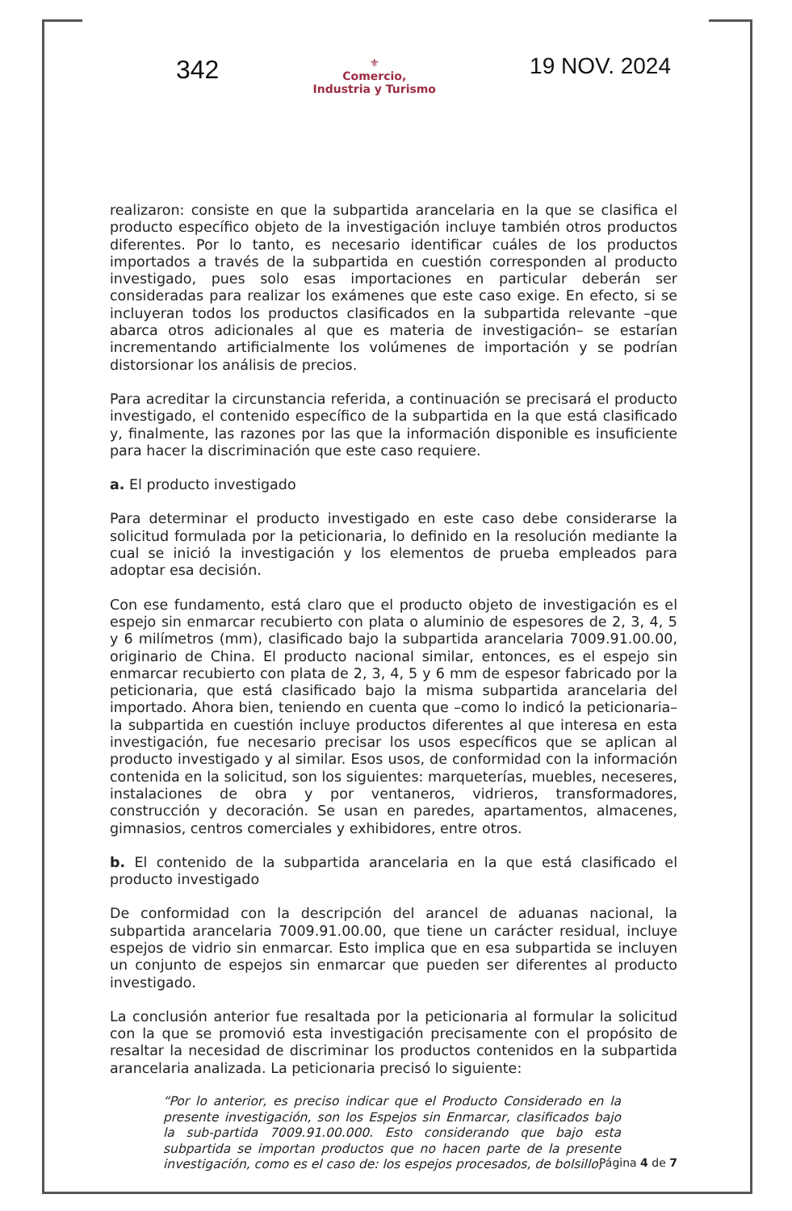342
⚜
Comercio,
Industria y Turismo
19 NOV. 2024
realizaron: consiste en que la subpartida arancelaria en la que se clasifica el producto específico objeto de la investigación incluye también otros productos diferentes. Por lo tanto, es necesario identificar cuáles de los productos importados a través de la subpartida en cuestión corresponden al producto investigado, pues solo esas importaciones en particular deberán ser consideradas para realizar los exámenes que este caso exige. En efecto, si se incluyeran todos los productos clasificados en la subpartida relevante –que abarca otros adicionales al que es materia de investigación– se estarían incrementando artificialmente los volúmenes de importación y se podrían distorsionar los análisis de precios.
Para acreditar la circunstancia referida, a continuación se precisará el producto investigado, el contenido específico de la subpartida en la que está clasificado y, finalmente, las razones por las que la información disponible es insuficiente para hacer la discriminación que este caso requiere.
a. El producto investigado
Para determinar el producto investigado en este caso debe considerarse la solicitud formulada por la peticionaria, lo definido en la resolución mediante la cual se inició la investigación y los elementos de prueba empleados para adoptar esa decisión.
Con ese fundamento, está claro que el producto objeto de investigación es el espejo sin enmarcar recubierto con plata o aluminio de espesores de 2, 3, 4, 5 y 6 milímetros (mm), clasificado bajo la subpartida arancelaria 7009.91.00.00, originario de China. El producto nacional similar, entonces, es el espejo sin enmarcar recubierto con plata de 2, 3, 4, 5 y 6 mm de espesor fabricado por la peticionaria, que está clasificado bajo la misma subpartida arancelaria del importado. Ahora bien, teniendo en cuenta que –como lo indicó la peticionaria– la subpartida en cuestión incluye productos diferentes al que interesa en esta investigación, fue necesario precisar los usos específicos que se aplican al producto investigado y al similar. Esos usos, de conformidad con la información contenida en la solicitud, son los siguientes: marqueterías, muebles, neceseres, instalaciones de obra y por ventaneros, vidrieros, transformadores, construcción y decoración. Se usan en paredes, apartamentos, almacenes, gimnasios, centros comerciales y exhibidores, entre otros.
b. El contenido de la subpartida arancelaria en la que está clasificado el producto investigado
De conformidad con la descripción del arancel de aduanas nacional, la subpartida arancelaria 7009.91.00.00, que tiene un carácter residual, incluye espejos de vidrio sin enmarcar. Esto implica que en esa subpartida se incluyen un conjunto de espejos sin enmarcar que pueden ser diferentes al producto investigado.
La conclusión anterior fue resaltada por la peticionaria al formular la solicitud con la que se promovió esta investigación precisamente con el propósito de resaltar la necesidad de discriminar los productos contenidos en la subpartida arancelaria analizada. La peticionaria precisó lo siguiente:
“Por lo anterior, es preciso indicar que el Producto Considerado en la presente investigación, son los Espejos sin Enmarcar, clasificados bajo la sub-partida 7009.91.00.000. Esto considerando que bajo esta subpartida se importan productos que no hacen parte de la presente investigación, como es el caso de: los espejos procesados, de bolsillo,
Página 4 de 7